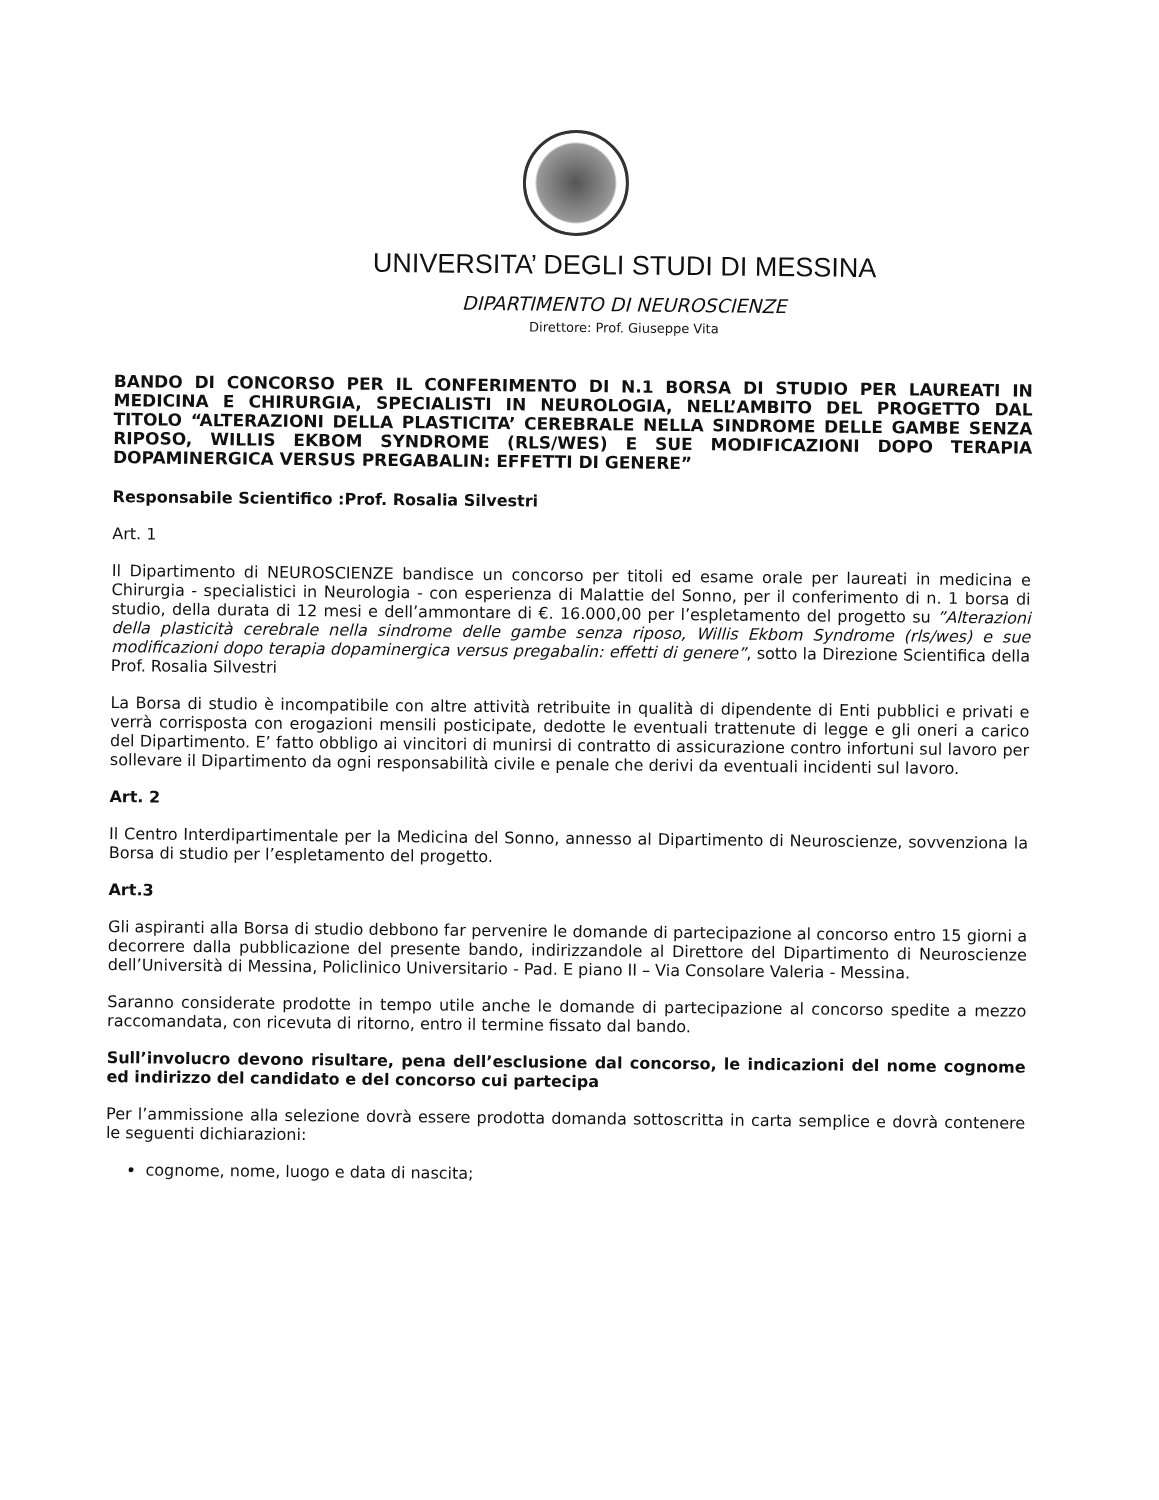UNIVERSITA’ DEGLI STUDI DI MESSINA
DIPARTIMENTO DI NEUROSCIENZE
Direttore: Prof. Giuseppe Vita
BANDO DI CONCORSO PER IL CONFERIMENTO DI N.1 BORSA DI STUDIO PER LAUREATI IN MEDICINA E CHIRURGIA, SPECIALISTI IN NEUROLOGIA, NELL’AMBITO DEL PROGETTO DAL TITOLO “ALTERAZIONI DELLA PLASTICITA’ CEREBRALE NELLA SINDROME DELLE GAMBE SENZA RIPOSO, WILLIS EKBOM SYNDROME (RLS/WES) E SUE MODIFICAZIONI DOPO TERAPIA DOPAMINERGICA VERSUS PREGABALIN: EFFETTI DI GENERE”
Responsabile Scientifico :Prof. Rosalia Silvestri
Art. 1
Il Dipartimento di NEUROSCIENZE bandisce un concorso per titoli ed esame orale per laureati in medicina e Chirurgia - specialistici in Neurologia - con esperienza di Malattie del Sonno, per il conferimento di n. 1 borsa di studio, della durata di 12 mesi e dell’ammontare di €. 16.000,00 per l’espletamento del progetto su ”Alterazioni della plasticità cerebrale nella sindrome delle gambe senza riposo, Willis Ekbom Syndrome (rls/wes) e sue modificazioni dopo terapia dopaminergica versus pregabalin: effetti di genere”, sotto la Direzione Scientifica della Prof. Rosalia Silvestri
La Borsa di studio è incompatibile con altre attività retribuite in qualità di dipendente di Enti pubblici e privati e verrà corrisposta con erogazioni mensili posticipate, dedotte le eventuali trattenute di legge e gli oneri a carico del Dipartimento. E’ fatto obbligo ai vincitori di munirsi di contratto di assicurazione contro infortuni sul lavoro per sollevare il Dipartimento da ogni responsabilità civile e penale che derivi da eventuali incidenti sul lavoro.
Art. 2
Il Centro Interdipartimentale per la Medicina del Sonno, annesso al Dipartimento di Neuroscienze, sovvenziona la Borsa di studio per l’espletamento del progetto.
Art.3
Gli aspiranti alla Borsa di studio debbono far pervenire le domande di partecipazione al concorso entro 15 giorni a decorrere dalla pubblicazione del presente bando, indirizzandole al Direttore del Dipartimento di Neuroscienze dell’Università di Messina, Policlinico Universitario - Pad. E piano II – Via Consolare Valeria - Messina.
Saranno considerate prodotte in tempo utile anche le domande di partecipazione al concorso spedite a mezzo raccomandata, con ricevuta di ritorno, entro il termine fissato dal bando.
Sull’involucro devono risultare, pena dell’esclusione dal concorso, le indicazioni del nome cognome ed indirizzo del candidato e del concorso cui partecipa
Per l’ammissione alla selezione dovrà essere prodotta domanda sottoscritta in carta semplice e dovrà contenere le seguenti dichiarazioni:
cognome, nome, luogo e data di nascita;